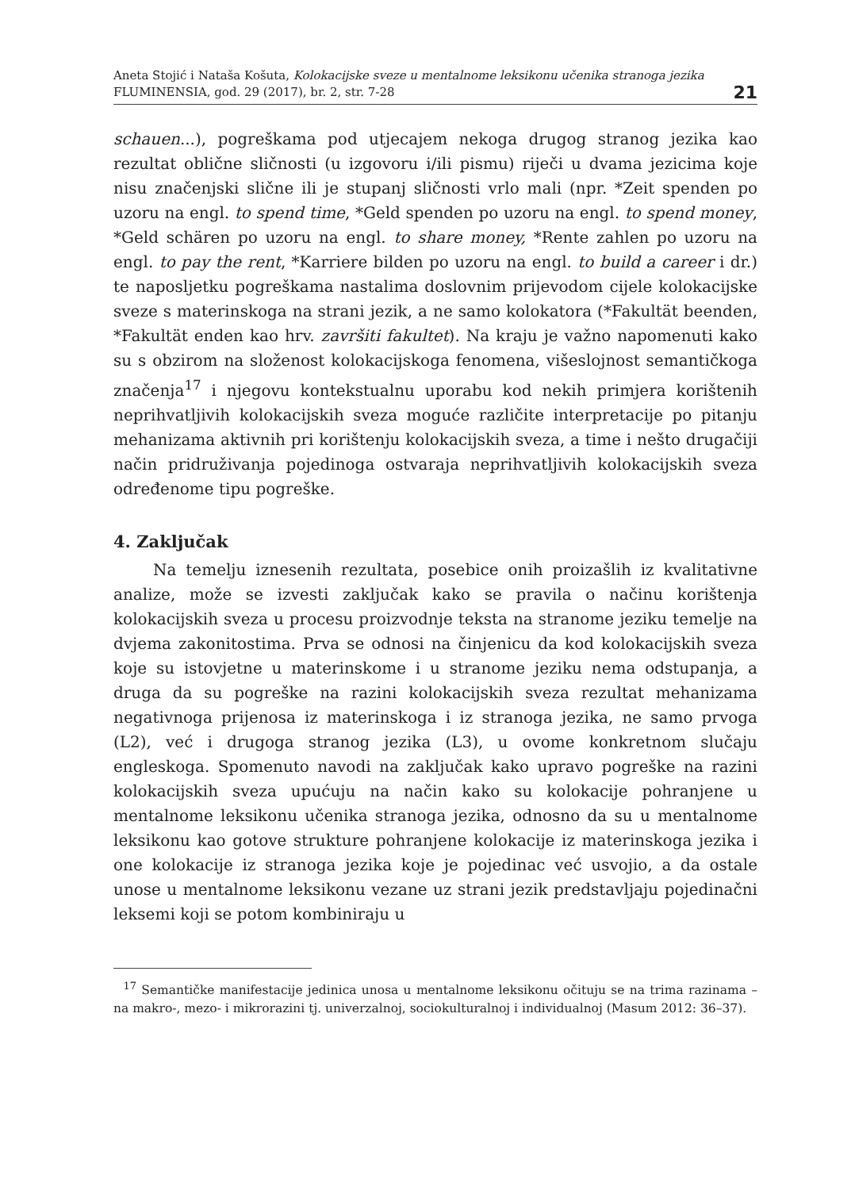Aneta Stojić i Nataša Košuta, Kolokacijske sveze u mentalnome leksikonu učenika stranoga jezika
FLUMINENSIA, god. 29 (2017), br. 2, str. 7-28
21
schauen...), pogreškama pod utjecajem nekoga drugog stranog jezika kao rezultat oblične sličnosti (u izgovoru i/ili pismu) riječi u dvama jezicima koje nisu značenjski slične ili je stupanj sličnosti vrlo mali (npr. *Zeit spenden po uzoru na engl. to spend time, *Geld spenden po uzoru na engl. to spend money, *Geld schären po uzoru na engl. to share money, *Rente zahlen po uzoru na engl. to pay the rent, *Karriere bilden po uzoru na engl. to build a career i dr.) te naposljetku pogreškama nastalima doslovnim prijevodom cijele kolokacijske sveze s materinskoga na strani jezik, a ne samo kolokatora (*Fakultät beenden, *Fakultät enden kao hrv. završiti fakultet). Na kraju je važno napomenuti kako su s obzirom na složenost kolokacijskoga fenomena, višeslojnost semantičkoga značenja<sup>17</sup> i njegovu kontekstualnu uporabu kod nekih primjera korištenih neprihvatljivih kolokacijskih sveza moguće različite interpretacije po pitanju mehanizama aktivnih pri korištenju kolokacijskih sveza, a time i nešto drugačiji način pridruživanja pojedinoga ostvaraja neprihvatljivih kolokacijskih sveza određenome tipu pogreške.
4. Zaključak
Na temelju iznesenih rezultata, posebice onih proizašlih iz kvalitativne analize, može se izvesti zaključak kako se pravila o načinu korištenja kolokacijskih sveza u procesu proizvodnje teksta na stranome jeziku temelje na dvjema zakonitostima. Prva se odnosi na činjenicu da kod kolokacijskih sveza koje su istovjetne u materinskome i u stranome jeziku nema odstupanja, a druga da su pogreške na razini kolokacijskih sveza rezultat mehanizama negativnoga prijenosa iz materinskoga i iz stranoga jezika, ne samo prvoga (L2), već i drugoga stranog jezika (L3), u ovome konkretnom slučaju engleskoga. Spomenuto navodi na zaključak kako upravo pogreške na razini kolokacijskih sveza upućuju na način kako su kolokacije pohranjene u mentalnome leksikonu učenika stranoga jezika, odnosno da su u mentalnome leksikonu kao gotove strukture pohranjene kolokacije iz materinskoga jezika i one kolokacije iz stranoga jezika koje je pojedinac već usvojio, a da ostale unose u mentalnome leksikonu vezane uz strani jezik predstavljaju pojedinačni leksemi koji se potom kombiniraju u
<sup>17</sup> Semantičke manifestacije jedinica unosa u mentalnome leksikonu očituju se na trima razinama – na makro-, mezo- i mikrorazini tj. univerzalnoj, sociokulturalnoj i individualnoj (Masum 2012: 36–37).